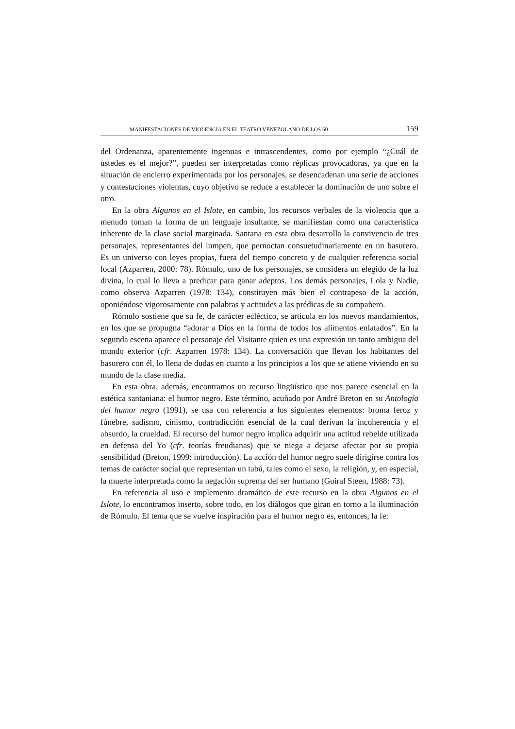MANIFESTACIONES DE VIOLENCIA EN EL TEATRO VENEZOLANO DE LOS 60 159
del Ordenanza, aparentemente ingenuas e intrascendentes, como por ejemplo “¿Cuál de ustedes es el mejor?”, pueden ser interpretadas como réplicas provocadoras, ya que en la situación de encierro experimentada por los personajes, se desencadenan una serie de acciones y contestaciones violentas, cuyo objetivo se reduce a establecer la dominación de uno sobre el otro.
En la obra Algunos en el Islote, en cambio, los recursos verbales de la violencia que a menudo toman la forma de un lenguaje insultante, se manifiestan como una característica inherente de la clase social marginada. Santana en esta obra desarrolla la convivencia de tres personajes, representantes del lumpen, que pernoctan consuetudinariamente en un basurero. Es un universo con leyes propias, fuera del tiempo concreto y de cualquier referencia social local (Azparren, 2000: 78). Rómulo, uno de los personajes, se considera un elegido de la luz divina, lo cual lo lleva a predicar para ganar adeptos. Los demás personajes, Lola y Nadie, como observa Azparren (1978: 134), constituyen más bien el contrapeso de la acción, oponiéndose vigorosamente con palabras y actitudes a las prédicas de su compañero.
Rómulo sostiene que su fe, de carácter ecléctico, se articula en los nuevos mandamientos, en los que se propugna “adorar a Dios en la forma de todos los alimentos enlatados”. En la segunda escena aparece el personaje del Visitante quien es una expresión un tanto ambigua del mundo exterior (cfr. Azparren 1978: 134). La conversación que llevan los habitantes del basurero con él, lo llena de dudas en cuanto a los principios a los que se atiene viviendo en su mundo de la clase media.
En esta obra, además, encontramos un recurso lingüístico que nos parece esencial en la estética santaniana: el humor negro. Este término, acuñado por André Breton en su Antología del humor negro (1991), se usa con referencia a los siguientes elementos: broma feroz y fúnebre, sadismo, cinismo, contradicción esencial de la cual derivan la incoherencia y el absurdo, la crueldad. El recurso del humor negro implica adquirir una actitud rebelde utilizada en defensa del Yo (cfr. teorías freudianas) que se niega a dejarse afectar por su propia sensibilidad (Breton, 1999: introducción). La acción del humor negro suele dirigirse contra los temas de carácter social que representan un tabú, tales como el sexo, la religión, y, en especial, la muerte interpretada como la negación suprema del ser humano (Guiral Steen, 1988: 73).
En referencia al uso e implemento dramático de este recurso en la obra Algunos en el Islote, lo encontramos inserto, sobre todo, en los diálogos que giran en torno a la iluminación de Rómulo. El tema que se vuelve inspiración para el humor negro es, entonces, la fe: